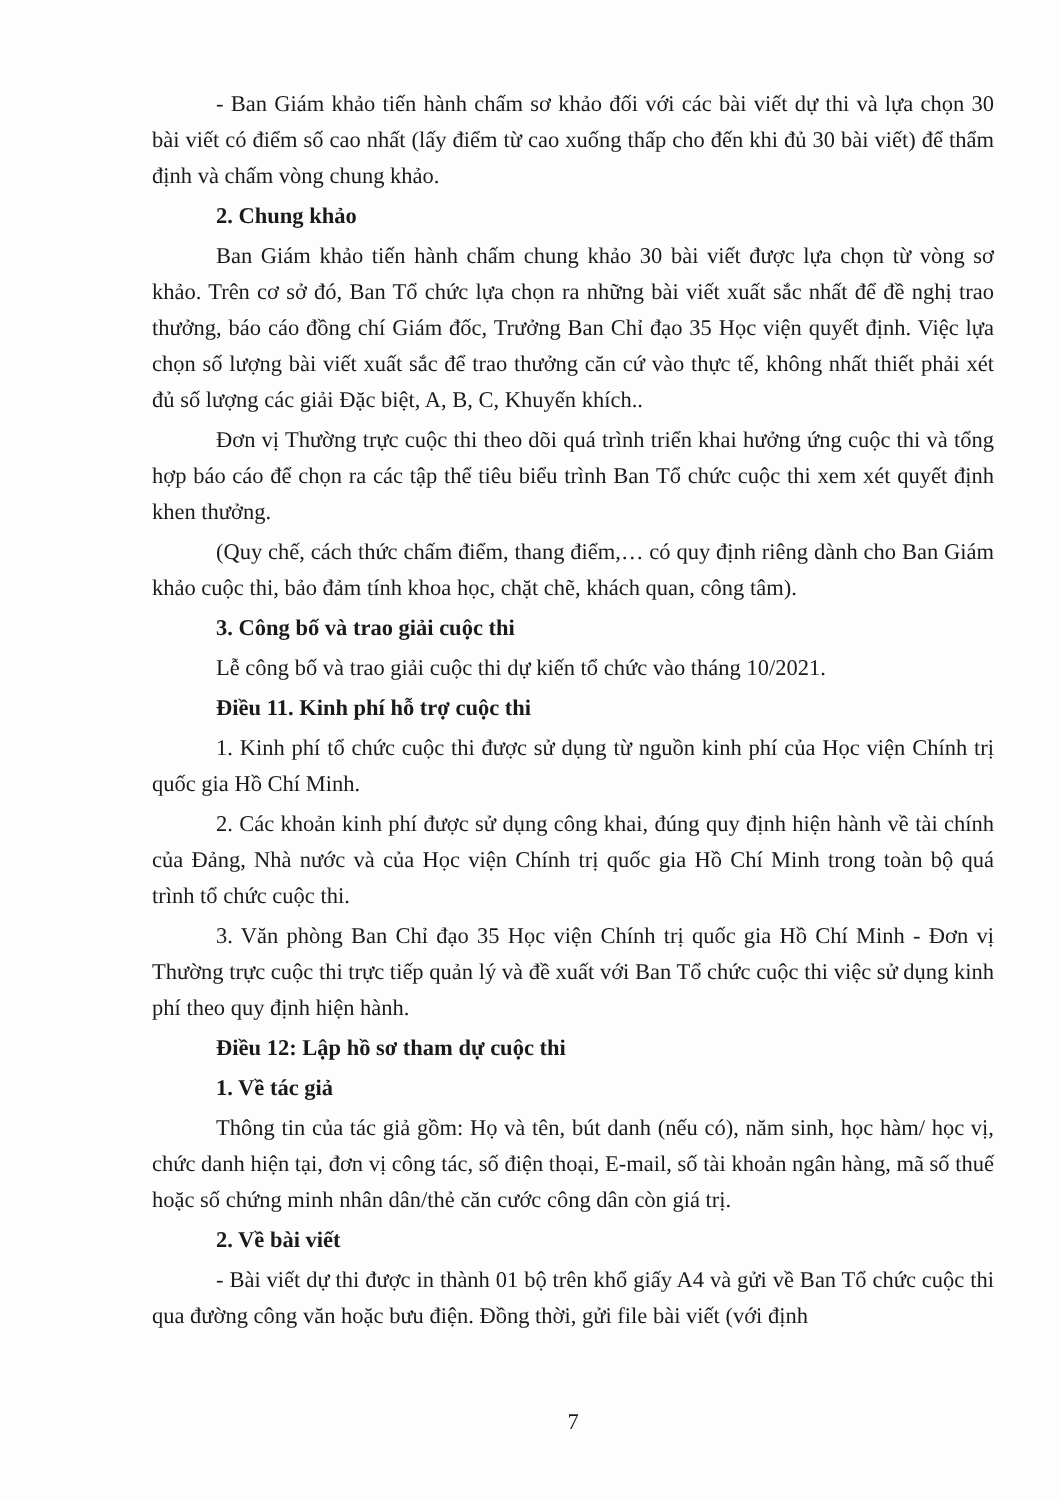- Ban Giám khảo tiến hành chấm sơ khảo đối với các bài viết dự thi và lựa chọn 30 bài viết có điểm số cao nhất (lấy điểm từ cao xuống thấp cho đến khi đủ 30 bài viết) để thẩm định và chấm vòng chung khảo.
2. Chung khảo
Ban Giám khảo tiến hành chấm chung khảo 30 bài viết được lựa chọn từ vòng sơ khảo. Trên cơ sở đó, Ban Tổ chức lựa chọn ra những bài viết xuất sắc nhất để đề nghị trao thưởng, báo cáo đồng chí Giám đốc, Trưởng Ban Chỉ đạo 35 Học viện quyết định. Việc lựa chọn số lượng bài viết xuất sắc để trao thưởng căn cứ vào thực tế, không nhất thiết phải xét đủ số lượng các giải Đặc biệt, A, B, C, Khuyến khích..
Đơn vị Thường trực cuộc thi theo dõi quá trình triển khai hưởng ứng cuộc thi và tổng hợp báo cáo để chọn ra các tập thể tiêu biểu trình Ban Tổ chức cuộc thi xem xét quyết định khen thưởng.
(Quy chế, cách thức chấm điểm, thang điểm,… có quy định riêng dành cho Ban Giám khảo cuộc thi, bảo đảm tính khoa học, chặt chẽ, khách quan, công tâm).
3. Công bố và trao giải cuộc thi
Lễ công bố và trao giải cuộc thi dự kiến tổ chức vào tháng 10/2021.
Điều 11. Kinh phí hỗ trợ cuộc thi
1. Kinh phí tổ chức cuộc thi được sử dụng từ nguồn kinh phí của Học viện Chính trị quốc gia Hồ Chí Minh.
2. Các khoản kinh phí được sử dụng công khai, đúng quy định hiện hành về tài chính của Đảng, Nhà nước và của Học viện Chính trị quốc gia Hồ Chí Minh trong toàn bộ quá trình tổ chức cuộc thi.
3. Văn phòng Ban Chỉ đạo 35 Học viện Chính trị quốc gia Hồ Chí Minh - Đơn vị Thường trực cuộc thi trực tiếp quản lý và đề xuất với Ban Tổ chức cuộc thi việc sử dụng kinh phí theo quy định hiện hành.
Điều 12: Lập hồ sơ tham dự cuộc thi
1. Về tác giả
Thông tin của tác giả gồm: Họ và tên, bút danh (nếu có), năm sinh, học hàm/ học vị, chức danh hiện tại, đơn vị công tác, số điện thoại, E-mail, số tài khoản ngân hàng, mã số thuế hoặc số chứng minh nhân dân/thẻ căn cước công dân còn giá trị.
2. Về bài viết
- Bài viết dự thi được in thành 01 bộ trên khổ giấy A4 và gửi về Ban Tổ chức cuộc thi qua đường công văn hoặc bưu điện. Đồng thời, gửi file bài viết (với định
7